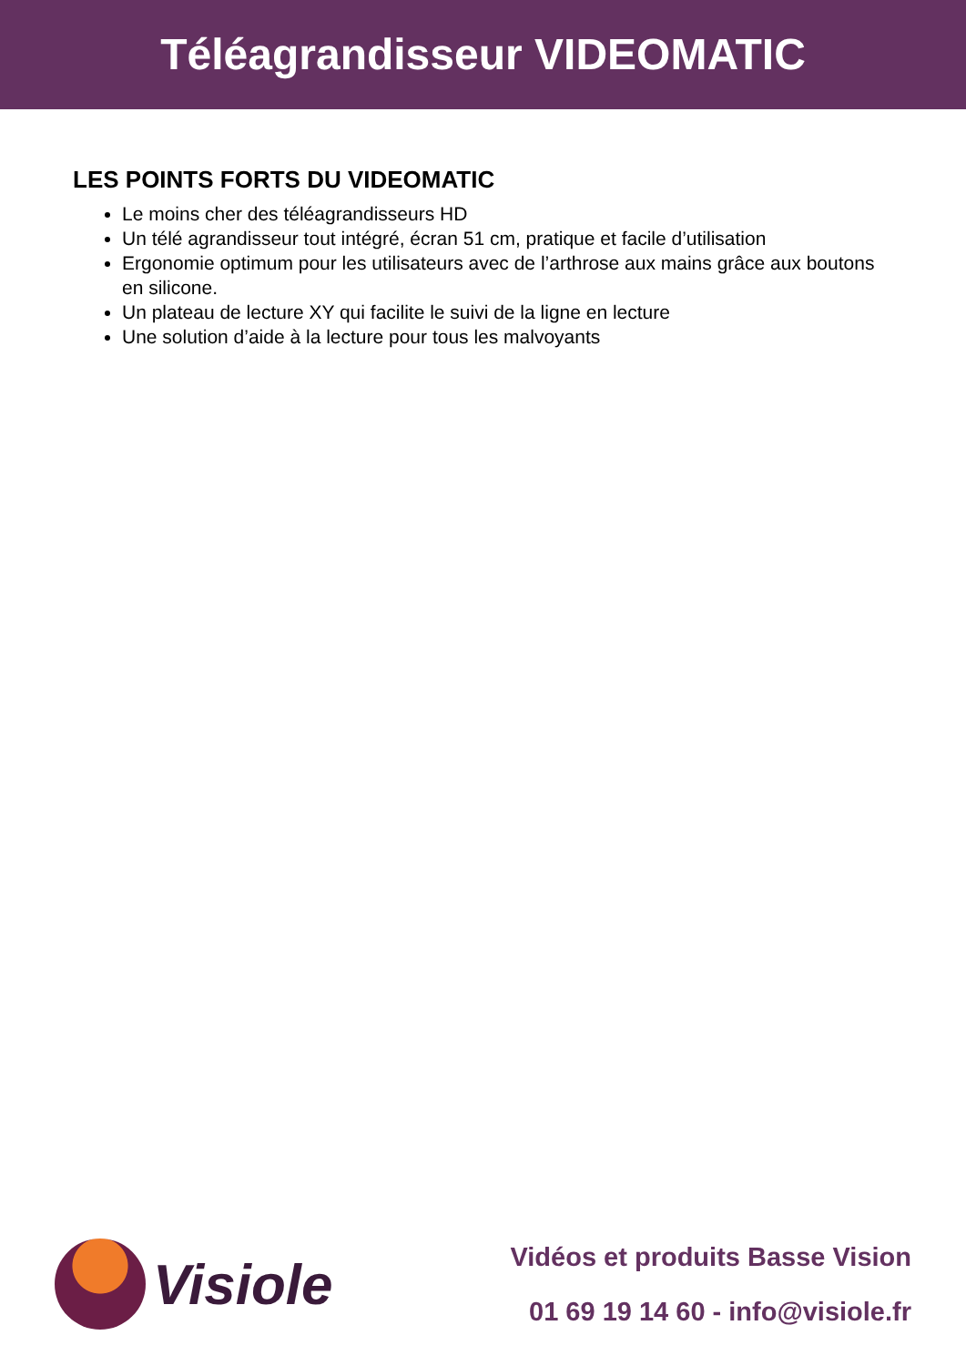Téléagrandisseur VIDEOMATIC
LES POINTS FORTS DU VIDEOMATIC
Le moins cher des téléagrandisseurs HD
Un télé agrandisseur tout intégré, écran 51 cm, pratique et facile d’utilisation
Ergonomie optimum pour les utilisateurs avec de l’arthrose aux mains grâce aux boutons en silicone.
Un plateau de lecture XY qui facilite le suivi de la ligne en lecture
Une solution d’aide à la lecture pour tous les malvoyants
Visiole
Vidéos et produits Basse Vision
01 69 19 14 60 - info@visiole.fr